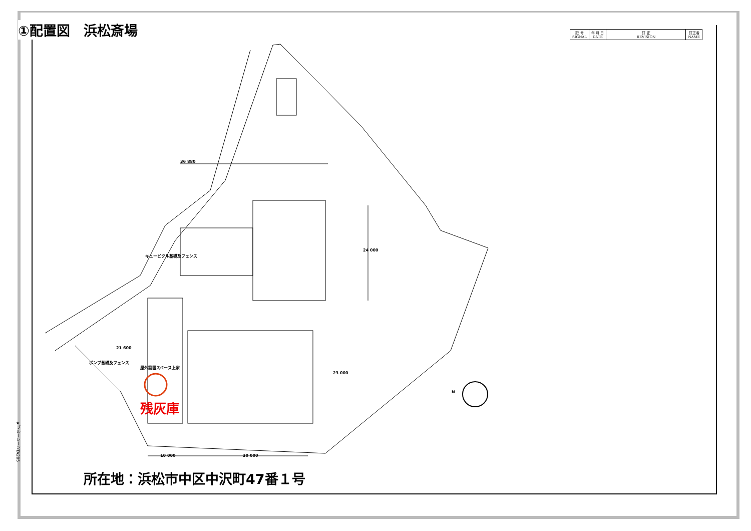①配置図　浜松斎場
| 記 号 SIGNAL | 年 月 日 DATE | 訂 正 REVISION | 訂正者 NAME |
| --- | --- | --- | --- |
36 880
24 000
キュービクル基礎及フェンス
ポンプ基礎及フェンス
21 600
屋外設置スペース上家
23 000
10 000 30 000
N
残灰庫
所在地：浜松市中区中沢町47番１号
★ブルーレーンTA205